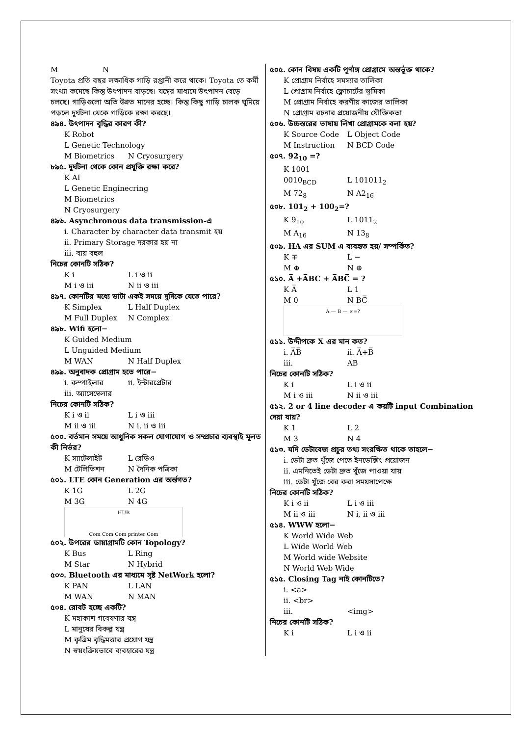M N
Toyota প্রতি বছর লক্ষাধিক গাড়ি রপ্তানী করে থাকে। Toyota তে কর্মী সংখ্যা কমেছে কিন্তু উৎপাদন বাড়ছে। যন্ত্রের মাধ্যমে উৎপাদন বেড়ে চলছে। গাড়িগুলো অতি উন্নত মানের হচ্ছে। কিন্তু কিছু গাড়ি চালক ঘুমিয়ে পড়লে দুর্ঘটনা থেকে গাড়িকে রক্ষা করছে।
৪৯৪. উৎপাদন বৃদ্ধির কারণ কী?
K Robot
L Genetic Technology
M Biometrics N Cryosurgery
৮৯৫. দুর্ঘটনা থেকে কোন প্রযুক্তি রক্ষা করে?
K AI
L Genetic Enginecring
M Biometrics
N Cryosurgery
৪৯৬. Asynchronous data transmission-এ
i. Character by character data transmit হয়
ii. Primary Storage দরকার হয় না
iii. ব্যয় বহুল
নিচের কোনটি সঠিক?
K i L i ও ii
M i ও iii N ii ও iii
৪৯৭. কোনটির মধ্যে ডাটা একই সময়ে দুদিকে যেতে পারে?
K Simplex L Half Duplex
M Full Duplex N Complex
৪৯৮. Wifi হলো−
K Guided Medium
L Unguided Medium
M WAN N Half Duplex
৪৯৯. অনুবাদক প্রোগ্রাম হতে পারে−
i. কম্পাইলার ii. ইন্টারপ্রেটার
iii. অ্যাসেম্বেলার
নিচের কোনটি সঠিক?
K i ও ii L i ও iii
M ii ও iii N i, ii ও iii
৫০০. বর্তমান সময়ে আধুনিক সকল যোগাযোগ ও সম্প্রচার ব্যবস্থাই মূলত কী নির্ভর?
K স্যাটেলাইট L রেডিও
M টেলিভিশন N দৈনিক পত্রিকা
৫০১. LTE কোন Generation এর অর্ন্তগত?
K 1G L 2G
M 3G N 4G
HUB
Com Com Com printer Com
৫০২. উপরের ডায়াগ্রামটি কোন Topology?
K Bus L Ring
M Star N Hybrid
৫০৩. Bluetooth এর মাধ্যমে সৃষ্ট NetWork হলো?
K PAN L LAN
M WAN N MAN
৫০৪. রোবট হচ্ছে একটি?
K মহাকাশ গবেষণার যন্ত্র
L মানুষের বিকল্প যন্ত্র
M কৃত্রিম বৃদ্ধিমত্তার প্রয়োগ যন্ত্র
N স্বয়ংক্রিয়ভাবে ব্যবহারের যন্ত্র
৫০৫. কোন বিষয় একটি পূর্ণাঙ্গ প্রোগ্রামে অন্তর্ভূক্ত থাকে?
K প্রোগ্রাম নির্বাহে সমস্যার তালিকা
L প্রোগ্রাম নির্বাহে ফ্লোচার্টের ভূমিকা
M প্রোগ্রাম নির্বাহে করণীয় কাজের তালিকা
N প্রোগ্রাম রচনার প্রয়োজনীয় যৌক্তিকতা
৫০৬. উচ্চস্তরের ভাষায় লিখা প্রোগ্রামকে বলা হয়?
K Source Code L Object Code
M Instruction N BCD Code
৫০৭. 92<sub>10</sub> =?
K 1001 0010<sub>BCD</sub> L 101011<sub>2</sub>
M 72<sub>8</sub> N A2<sub>16</sub>
৫০৮. 101<sub>2</sub> + 100<sub>2</sub>=?
K 9<sub>10</sub> L 1011<sub>2</sub>
M A<sub>16</sub> N 13<sub>8</sub>
৫০৯. HA এর SUM এ ব্যবহৃত হয়/ সম্পর্কিত?
K ∓ L −
M ⊕ N ⊕
৫১০. A̅ +A̅BC + A̅BC̅ = ?
K A̅ L 1
M 0 N BC̅
A — B — ×=?
৫১১. উদ্দীপকে X এর মান কত?
i. A̅B̅ ii. A̅+B̅
iii. AB
নিচের কোনটি সঠিক?
K i L i ও ii
M i ও iii N ii ও iii
৫১২. 2 or 4 line decoder এ কয়টি input Combination দেয়া যায়?
K 1 L 2
M 3 N 4
৫১৩. যদি ডেটাবেজ প্রচুর তথ্য সংরক্ষিত থাকে তাহলে−
i. ডেটা দ্রুত খুঁজে পেতে ইনডেক্সিং প্রয়োজন
ii. এমনিতেই ডেটা দ্রুত খুঁজে পাওয়া যায়
iii. ডেটা খুঁজে বের করা সময়সাপেক্ষে
নিচের কোনটি সঠিক?
K i ও ii L i ও iii
M ii ও iii N i, ii ও iii
৫১৪. WWW হলো−
K World Wide Web
L Wide World Web
M World wide Website
N World Web Wide
৫১৫. Closing Tag নাই কোনটিতে?
i. <a>
ii. <br>
iii. <img>
নিচের কোনটি সঠিক?
K i L i ও ii